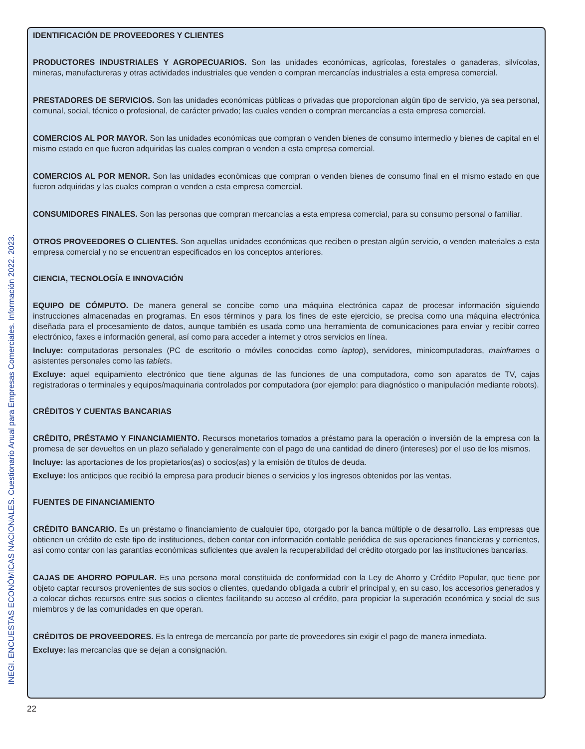INEGI. ENCUESTAS ECONÓMICAS NACIONALES. Cuestionario Anual para Empresas Comerciales. Información 2022. 2023.
IDENTIFICACIÓN DE PROVEEDORES Y CLIENTES
PRODUCTORES INDUSTRIALES Y AGROPECUARIOS. Son las unidades económicas, agrícolas, forestales o ganaderas, silvícolas, mineras, manufactureras y otras actividades industriales que venden o compran mercancías industriales a esta empresa comercial.
PRESTADORES DE SERVICIOS. Son las unidades económicas públicas o privadas que proporcionan algún tipo de servicio, ya sea personal, comunal, social, técnico o profesional, de carácter privado; las cuales venden o compran mercancías a esta empresa comercial.
COMERCIOS AL POR MAYOR. Son las unidades económicas que compran o venden bienes de consumo intermedio y bienes de capital en el mismo estado en que fueron adquiridas las cuales compran o venden a esta empresa comercial.
COMERCIOS AL POR MENOR. Son las unidades económicas que compran o venden bienes de consumo final en el mismo estado en que fueron adquiridas y las cuales compran o venden a esta empresa comercial.
CONSUMIDORES FINALES. Son las personas que compran mercancías a esta empresa comercial, para su consumo personal o familiar.
OTROS PROVEEDORES O CLIENTES. Son aquellas unidades económicas que reciben o prestan algún servicio, o venden materiales a esta empresa comercial y no se encuentran especificados en los conceptos anteriores.
CIENCIA, TECNOLOGÍA E INNOVACIÓN
EQUIPO DE CÓMPUTO. De manera general se concibe como una máquina electrónica capaz de procesar información siguiendo instrucciones almacenadas en programas. En esos términos y para los fines de este ejercicio, se precisa como una máquina electrónica diseñada para el procesamiento de datos, aunque también es usada como una herramienta de comunicaciones para enviar y recibir correo electrónico, faxes e información general, así como para acceder a internet y otros servicios en línea.
Incluye: computadoras personales (PC de escritorio o móviles conocidas como laptop), servidores, minicomputadoras, mainframes o asistentes personales como las tablets.
Excluye: aquel equipamiento electrónico que tiene algunas de las funciones de una computadora, como son aparatos de TV, cajas registradoras o terminales y equipos/maquinaria controlados por computadora (por ejemplo: para diagnóstico o manipulación mediante robots).
CRÉDITOS Y CUENTAS BANCARIAS
CRÉDITO, PRÉSTAMO Y FINANCIAMIENTO. Recursos monetarios tomados a préstamo para la operación o inversión de la empresa con la promesa de ser devueltos en un plazo señalado y generalmente con el pago de una cantidad de dinero (intereses) por el uso de los mismos.
Incluye: las aportaciones de los propietarios(as) o socios(as) y la emisión de títulos de deuda.
Excluye: los anticipos que recibió la empresa para producir bienes o servicios y los ingresos obtenidos por las ventas.
FUENTES DE FINANCIAMIENTO
CRÉDITO BANCARIO. Es un préstamo o financiamiento de cualquier tipo, otorgado por la banca múltiple o de desarrollo. Las empresas que obtienen un crédito de este tipo de instituciones, deben contar con información contable periódica de sus operaciones financieras y corrientes, así como contar con las garantías económicas suficientes que avalen la recuperabilidad del crédito otorgado por las instituciones bancarias.
CAJAS DE AHORRO POPULAR. Es una persona moral constituida de conformidad con la Ley de Ahorro y Crédito Popular, que tiene por objeto captar recursos provenientes de sus socios o clientes, quedando obligada a cubrir el principal y, en su caso, los accesorios generados y a colocar dichos recursos entre sus socios o clientes facilitando su acceso al crédito, para propiciar la superación económica y social de sus miembros y de las comunidades en que operan.
CRÉDITOS DE PROVEEDORES. Es la entrega de mercancía por parte de proveedores sin exigir el pago de manera inmediata.
Excluye: las mercancías que se dejan a consignación.
22